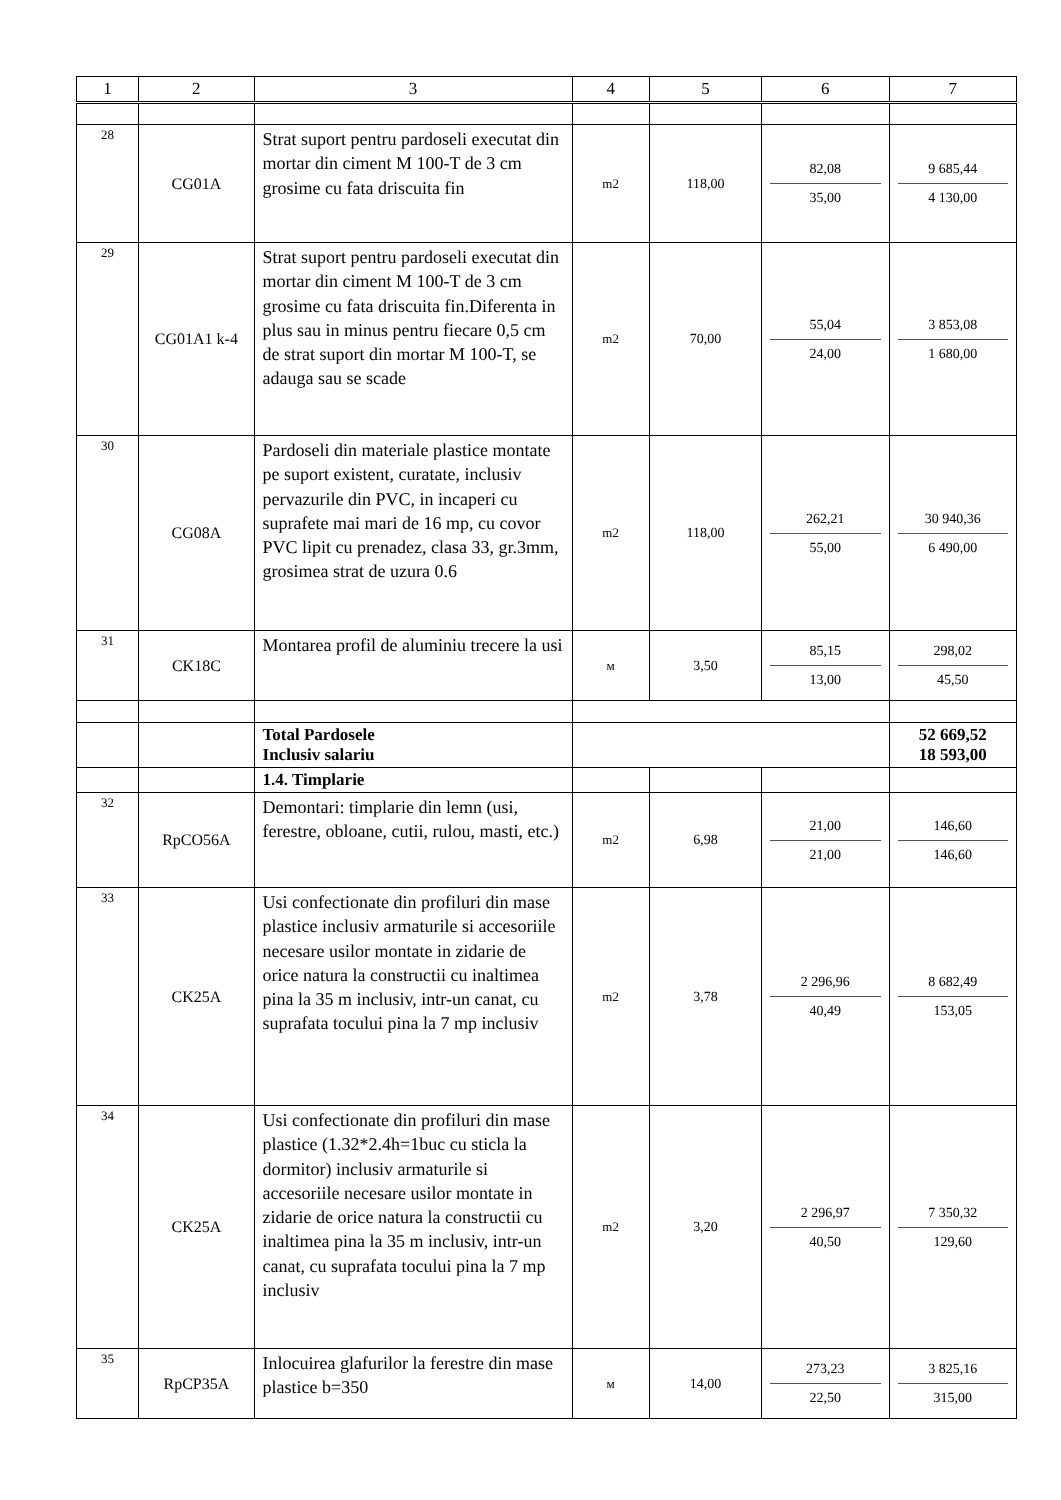| 1 | 2 | 3 | 4 | 5 | 6 | 7 |
| --- | --- | --- | --- | --- | --- | --- |
| 28 | CG01A | Strat suport pentru pardoseli executat din mortar din ciment M 100-T de 3 cm grosime cu fata driscuita fin | m2 | 118,00 | 82,08 35,00 | 9 685,44 4 130,00 |
| 29 | CG01A1 k-4 | Strat suport pentru pardoseli executat din mortar din ciment M 100-T de 3 cm grosime cu fata driscuita fin.Diferenta in plus sau in minus pentru fiecare 0,5 cm de strat suport din mortar M 100-T, se adauga sau se scade | m2 | 70,00 | 55,04 24,00 | 3 853,08 1 680,00 |
| 30 | CG08A | Pardoseli din materiale plastice montate pe suport existent, curatate, inclusiv pervazurile din PVC, in incaperi cu suprafete mai mari de 16 mp, cu covor PVC lipit cu prenadez, clasa 33, gr.3mm, grosimea strat de uzura 0.6 | m2 | 118,00 | 262,21 55,00 | 30 940,36 6 490,00 |
| 31 | CK18C | Montarea profil de aluminiu trecere la usi | м | 3,50 | 85,15 13,00 | 298,02 45,50 |
| | | Total Pardosele Inclusiv salariu | | | | 52 669,52 18 593,00 |
| | | 1.4. Timplarie | | | | |
| 32 | RpCO56A | Demontari: timplarie din lemn (usi, ferestre, obloane, cutii, rulou, masti, etc.) | m2 | 6,98 | 21,00 21,00 | 146,60 146,60 |
| 33 | CK25A | Usi confectionate din profiluri din mase plastice inclusiv armaturile si accesoriile necesare usilor montate in zidarie de orice natura la constructii cu inaltimea pina la 35 m inclusiv, intr-un canat, cu suprafata tocului pina la 7 mp inclusiv | m2 | 3,78 | 2 296,96 40,49 | 8 682,49 153,05 |
| 34 | CK25A | Usi confectionate din profiluri din mase plastice (1.32*2.4h=1buc cu sticla la dormitor) inclusiv armaturile si accesoriile necesare usilor montate in zidarie de orice natura la constructii cu inaltimea pina la 35 m inclusiv, intr-un canat, cu suprafata tocului pina la 7 mp inclusiv | m2 | 3,20 | 2 296,97 40,50 | 7 350,32 129,60 |
| 35 | RpCP35A | Inlocuirea glafurilor la ferestre din mase plastice b=350 | м | 14,00 | 273,23 22,50 | 3 825,16 315,00 |